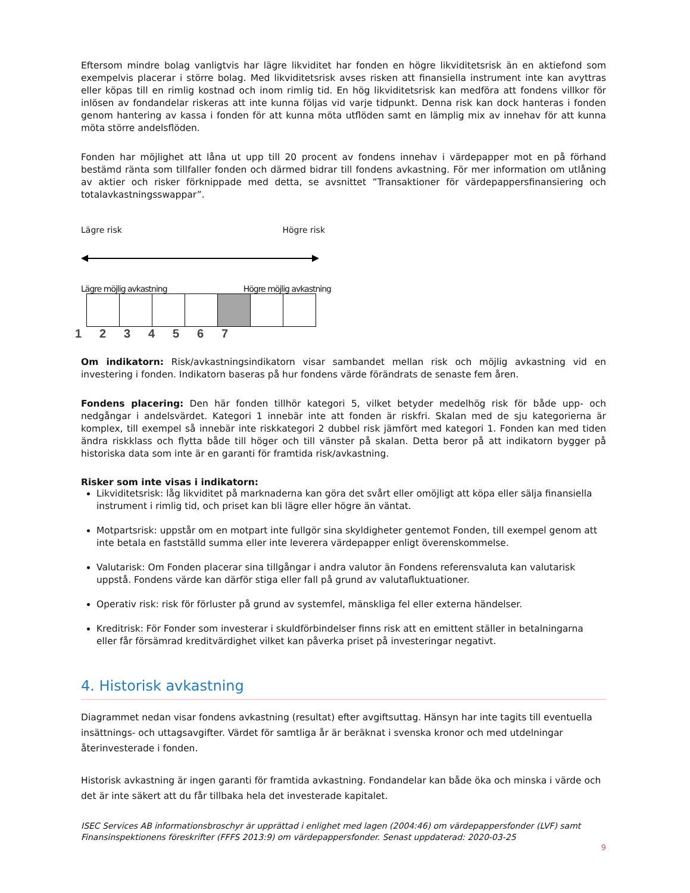Eftersom mindre bolag vanligtvis har lägre likviditet har fonden en högre likviditetsrisk än en aktiefond som exempelvis placerar i större bolag. Med likviditetsrisk avses risken att finansiella instrument inte kan avyttras eller köpas till en rimlig kostnad och inom rimlig tid. En hög likviditetsrisk kan medföra att fondens villkor för inlösen av fondandelar riskeras att inte kunna följas vid varje tidpunkt. Denna risk kan dock hanteras i fonden genom hantering av kassa i fonden för att kunna möta utflöden samt en lämplig mix av innehav för att kunna möta större andelsflöden.
Fonden har möjlighet att låna ut upp till 20 procent av fondens innehav i värdepapper mot en på förhand bestämd ränta som tillfaller fonden och därmed bidrar till fondens avkastning. För mer information om utlåning av aktier och risker förknippade med detta, se avsnittet ”Transaktioner för värdepappersfinansiering och totalavkastningsswappar”.
Lägre risk Högre risk
Lägre möjlig avkastning Högre möjlig avkastning
1 2 3 4 5 6 7
Om indikatorn: Risk/avkastningsindikatorn visar sambandet mellan risk och möjlig avkastning vid en investering i fonden. Indikatorn baseras på hur fondens värde förändrats de senaste fem åren.
Fondens placering: Den här fonden tillhör kategori 5, vilket betyder medelhög risk för både upp- och nedgångar i andelsvärdet. Kategori 1 innebär inte att fonden är riskfri. Skalan med de sju kategorierna är komplex, till exempel så innebär inte riskkategori 2 dubbel risk jämfört med kategori 1. Fonden kan med tiden ändra riskklass och flytta både till höger och till vänster på skalan. Detta beror på att indikatorn bygger på historiska data som inte är en garanti för framtida risk/avkastning.
Risker som inte visas i indikatorn:
Likviditetsrisk: låg likviditet på marknaderna kan göra det svårt eller omöjligt att köpa eller sälja finansiella instrument i rimlig tid, och priset kan bli lägre eller högre än väntat.
Motpartsrisk: uppstår om en motpart inte fullgör sina skyldigheter gentemot Fonden, till exempel genom att inte betala en fastställd summa eller inte leverera värdepapper enligt överenskommelse.
Valutarisk: Om Fonden placerar sina tillgångar i andra valutor än Fondens referensvaluta kan valutarisk uppstå. Fondens värde kan därför stiga eller fall på grund av valutafluktuationer.
Operativ risk: risk för förluster på grund av systemfel, mänskliga fel eller externa händelser.
Kreditrisk: För Fonder som investerar i skuldförbindelser finns risk att en emittent ställer in betalningarna eller får försämrad kreditvärdighet vilket kan påverka priset på investeringar negativt.
4. Historisk avkastning
Diagrammet nedan visar fondens avkastning (resultat) efter avgiftsuttag. Hänsyn har inte tagits till eventuella insättnings- och uttagsavgifter. Värdet för samtliga år är beräknat i svenska kronor och med utdelningar återinvesterade i fonden.
Historisk avkastning är ingen garanti för framtida avkastning. Fondandelar kan både öka och minska i värde och det är inte säkert att du får tillbaka hela det investerade kapitalet.
ISEC Services AB informationsbroschyr är upprättad i enlighet med lagen (2004:46) om värdepappersfonder (LVF) samt Finansinspektionens föreskrifter (FFFS 2013:9) om värdepappersfonder. Senast uppdaterad: 2020-03-25
9